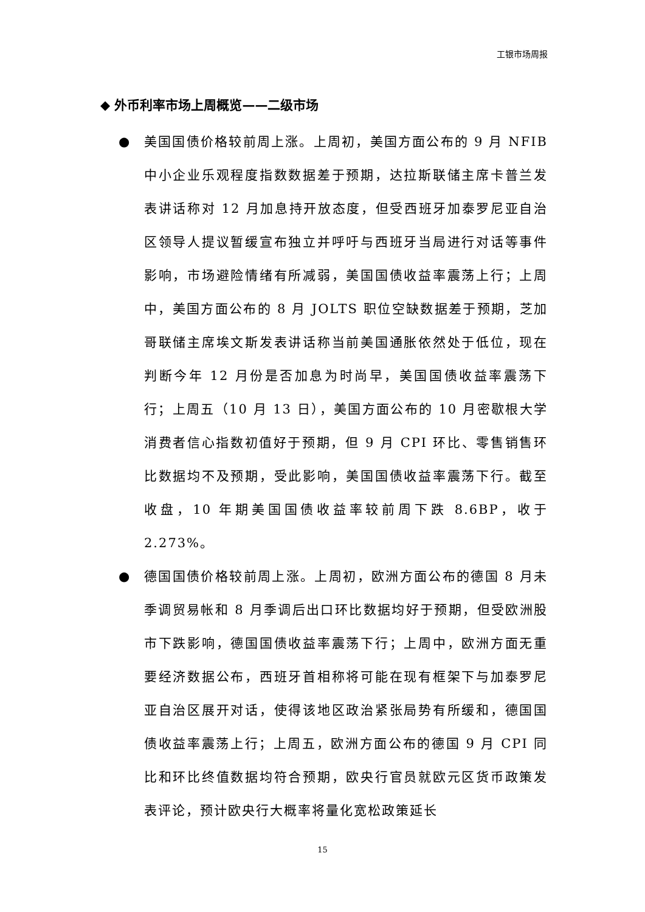工银市场周报
◆ 外币利率市场上周概览——二级市场
● 美国国债价格较前周上涨。上周初，美国方面公布的 9 月 NFIB 中小企业乐观程度指数数据差于预期，达拉斯联储主席卡普兰发表讲话称对 12 月加息持开放态度，但受西班牙加泰罗尼亚自治区领导人提议暂缓宣布独立并呼吁与西班牙当局进行对话等事件影响，市场避险情绪有所减弱，美国国债收益率震荡上行；上周中，美国方面公布的 8 月 JOLTS 职位空缺数据差于预期，芝加哥联储主席埃文斯发表讲话称当前美国通胀依然处于低位，现在判断今年 12 月份是否加息为时尚早，美国国债收益率震荡下行；上周五（10 月 13 日），美国方面公布的 10 月密歇根大学消费者信心指数初值好于预期，但 9 月 CPI 环比、零售销售环比数据均不及预期，受此影响，美国国债收益率震荡下行。截至收盘，10 年期美国国债收益率较前周下跌 8.6BP，收于 2.273%。
● 德国国债价格较前周上涨。上周初，欧洲方面公布的德国 8 月未季调贸易帐和 8 月季调后出口环比数据均好于预期，但受欧洲股市下跌影响，德国国债收益率震荡下行；上周中，欧洲方面无重要经济数据公布，西班牙首相称将可能在现有框架下与加泰罗尼亚自治区展开对话，使得该地区政治紧张局势有所缓和，德国国债收益率震荡上行；上周五，欧洲方面公布的德国 9 月 CPI 同比和环比终值数据均符合预期，欧央行官员就欧元区货币政策发表评论，预计欧央行大概率将量化宽松政策延长
15